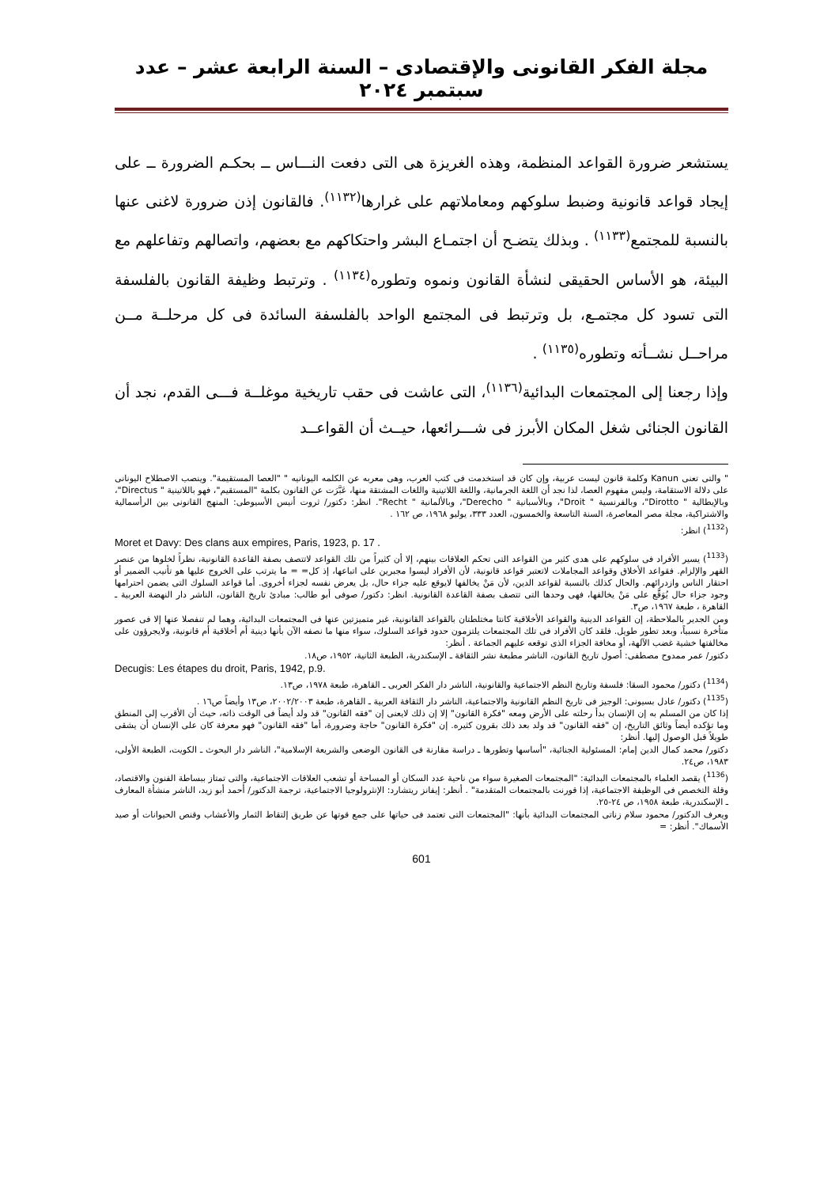مجلة الفكر القانونى والإقتصادى – السنة الرابعة عشر – عدد سبتمبر ٢٠٢٤
يستشعر ضرورة القواعد المنظمة، وهذه الغريزة هى التى دفعت النـــاس ــ بحكـم الضرورة ــ على إيجاد قواعد قانونية وضبط سلوكهم ومعاملاتهم على غرارها<sup>(١١٣٢)</sup>. فالقانون إذن ضرورة لاغنى عنها بالنسبة للمجتمع<sup>(١١٣٣)</sup> . وبذلك يتضـح أن اجتمـاع البشر واحتكاكهم مع بعضهم، واتصالهم وتفاعلهم مع البيئة، هو الأساس الحقيقى لنشأة القانون ونموه وتطوره<sup>(١١٣٤)</sup> . وترتبط وظيفة القانون بالفلسفة التى تسود كل مجتمـع، بل وترتبط فى المجتمع الواحد بالفلسفة السائدة فى كل مرحلــة مــن مراحــل نشــأته وتطوره<sup>(١١٣٥)</sup> .
وإذا رجعنا إلى المجتمعات البدائية<sup>(١١٣٦)</sup>، التى عاشت فى حقب تاريخية موغلــة فـــى القدم، نجد أن القانون الجنائى شغل المكان الأبرز فى شـــرائعها، حيــث أن القواعــد
" والتى تعنى Kanun وكلمة قانون ليست عربية، وإن كان قد استخدمت فى كتب العرب، وهى معربه عن الكلمه اليونانيه " "العصا المستقيمة". وينصب الاصطلاح اليونانى على دلالة الاستقامة، وليس مفهوم العصا، لذا نجد أن اللغة الجرمانية، واللغة اللاتينية واللغات المشتقة منها، عَبَّرَت عن القانون بكلمة "المستقيم"، فهو باللاتينية " Directus"، وبالإيطالية " Dirotto"، وبالفرنسية " Droit"، وبالأسبانية " Derecho"، وبالألمانية " Recht". انظر: دكتور/ ثروت أنيس الأسيوطى: المنهج القانونى بين الرأسمالية والاشتراكية، مجلة مصر المعاصرة، السنة التاسعة والخمسون، العدد ٣٣٣، يوليو ١٩٦٨، ص ١٦٢ .
(<sup>1132</sup>) انظر:
Moret et Davy: Des clans aux empires, Paris, 1923, p. 17 .
(<sup>1133</sup>) يسير الأفراد فى سلوكهم على هدى كثير من القواعد التى تحكم العلاقات بينهم، إلا أن كثيراً من تلك القواعد لاتتصف بصفة القاعدة القانونية، نظراً لخلوها من عنصر القهر والإلزام. فقواعد الأخلاق وقواعد المجاملات لاتعتبر قواعد قانونية، لأن الأفراد ليسوا مجبرين على اتباعها، إذ كل= = ما يترتب على الخروج عليها هو تأنيب الضمير أو احتقار الناس وازدرائهم. والحال كذلك بالنسبة لقواعد الدين، لأن مَنْ يخالفها لايوقع عليه جزاء حال، بل يعرض نفسه لجزاء أخروى. أما قواعد السلوك التى يضمن احترامها وجود جزاء حال يُوَقَّع على مَنْ يخالفها، فهى وحدها التى تتصف بصفة القاعدة القانونية. انظر: دكتور/ صوفى أبو طالب: مبادئ تاريخ القانون، الناشر دار النهضة العربية ـ القاهرة ، طبعة ١٩٦٧، ص٣.
ومن الجدير بالملاحظة، إن القواعد الدينية والقواعد الأخلاقية كانتا مختلطتان بالقواعد القانونية، غير متميزتين عنها فى المجتمعات البدائية، وهما لم تنفصلا عنها إلا فى عصور متأخرة نسبياً، وبعد تطور طويل. فلقد كان الأفراد فى تلك المجتمعات يلتزمون حدود قواعد السلوك، سواء منها ما نصفه الآن بأنها دينية أم أخلاقية أم قانونية، ولايجرؤون على مخالفتها خشية غضب الآلهة، أو مخافة الجزاء الذى توقعه عليهم الجماعة . أنظر:
دكتور/ عمر ممدوح مصطفى: أصول تاريخ القانون، الناشر مطبعة نشر الثقافة ـ الإسكندرية، الطبعة الثانية، ١٩٥٢، ص١٨.
Decugis: Les étapes du droit, Paris, 1942, p.9.
(<sup>1134</sup>) دكتور/ محمود السقا: فلسفة وتاريخ النظم الاجتماعية والقانونية، الناشر دار الفكر العربى ـ القاهرة، طبعة ١٩٧٨، ص١٣.
(<sup>1135</sup>) دكتور/ عادل بسيونى: الوجيز فى تاريخ النظم القانونية والاجتماعية، الناشر دار الثقافة العربية ـ القاهرة، طبعة ٢٠٠٢/٢٠٠٣، ص١٣ وأيضاً ص١٦ .
إذا كان من المسلم به إن الإنسان بدأ رحلته على الأرض ومعه "فكرة القانون" إلا إن ذلك لايعنى إن "فقه القانون" قد ولد أيضاً فى الوقت ذاته، حيث أن الأقرب إلى المنطق وما تؤكده أيضاً وثائق التاريخ، إن "فقه القانون" قد ولد بعد ذلك بقرون كثيره. إن "فكرة القانون" حاجة وضرورة، أما "فقه القانون" فهو معرفة كان على الإنسان أن يشقى طويلاً قبل الوصول إليها. أنظر:
دكتور/ محمد كمال الدين إمام: المسئولية الجنائية، "أساسها وتطورها ـ دراسة مقارنة فى القانون الوضعى والشريعة الإسلامية"، الناشر دار البحوث ـ الكويت، الطبعة الأولى، ١٩٨٣، ص٢٤.
(<sup>1136</sup>) يقصد العلماء بالمجتمعات البدائية: "المجتمعات الصغيرة سواء من ناحية عدد السكان أو المساحة أو تشعب العلاقات الاجتماعية، والتى تمتاز ببساطة الفنون والاقتصاد، وقلة التخصص فى الوظيفة الاجتماعية، إذا قورنت بالمجتمعات المتقدمة" . أنظر: إيفانز ريتشارد: الإنثرولوجيا الاجتماعية، ترجمة الدكتور/ أحمد أبو زيد، الناشر منشأة المعارف ـ الإسكندرية، طبعة ١٩٥٨، ص ٢٤-٢٥.
ويعرف الدكتور/ محمود سلام زناتى المجتمعات البدائية بأنها: "المجتمعات التى تعتمد فى حياتها على جمع قوتها عن طريق إلتقاط الثمار والأعشاب وقنص الحيوانات أو صيد الأسماك". أنظر: =
601